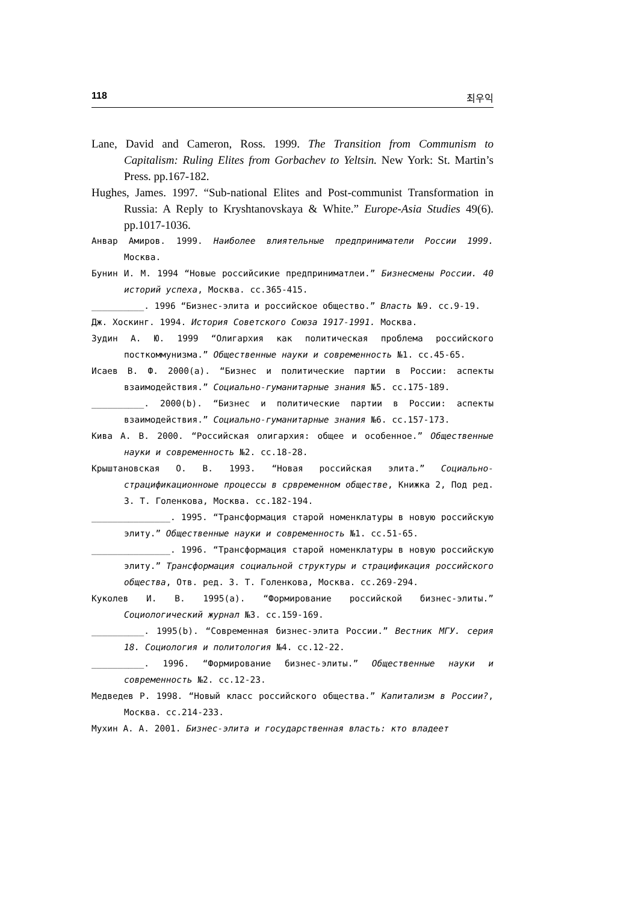118 최우익
Lane, David and Cameron, Ross. 1999. The Transition from Communism to Capitalism: Ruling Elites from Gorbachev to Yeltsin. New York: St. Martin’s Press. pp.167-182.
Hughes, James. 1997. “Sub-national Elites and Post-communist Transformation in Russia: A Reply to Kryshtanovskaya & White.” Europe-Asia Studies 49(6). pp.1017-1036.
Анвар Амиров. 1999. Наиболее влиятельные предприниматели России 1999. Москва.
Бунин И. М. 1994 “Новые российсикие предприниматлеи.” Бизнесмены России. 40 историй успеха, Москва. сс.365-415.
__________. 1996 “Бизнес-элита и российское общество.” Власть №9. сс.9-19.
Дж. Хоскинг. 1994. История Советского Союза 1917-1991. Москва.
Зудин А. Ю. 1999 “Олигархия как политическая проблема российского посткоммунизма.” Общественные науки и современность №1. сс.45-65.
Исаев В. Ф. 2000(a). “Бизнес и политические партии в России: аспекты взаимодействия.” Социально-гуманитарные знания №5. сс.175-189.
__________. 2000(b). “Бизнес и политические партии в России: аспекты взаимодействия.” Социально-гуманитарные знания №6. сс.157-173.
Кива А. В. 2000. “Российская олигархия: общее и особенное.” Общественные науки и современность №2. сс.18-28.
Крыштановская О. В. 1993. “Новая российская элита.” Социально-страцификационноые процессы в срвременном обществе, Книжка 2, Под ред. З. Т. Голенкова, Москва. сс.182-194.
_______________. 1995. “Трансформация старой номенклатуры в новую российскую элиту.” Общественные науки и современность №1. сс.51-65.
_______________. 1996. “Трансформация старой номенклатуры в новую российскую элиту.” Трансформация социальной структуры и страцификация российского общества, Отв. ред. З. Т. Голенкова, Москва. сс.269-294.
Куколев И. В. 1995(a). “Формирование российской бизнес-элиты.” Социологический журнал №3. сс.159-169.
__________. 1995(b). “Современная бизнес-элита России.” Вестник МГУ. серия 18. Социология и политология №4. сс.12-22.
__________. 1996. “Формирование бизнес-элиты.” Общественные науки и современность №2. сс.12-23.
Медведев Р. 1998. “Новый класс российского общества.” Капитализм в России?, Москва. сс.214-233.
Мухин А. А. 2001. Бизнес-элита и государственная власть: кто владеет